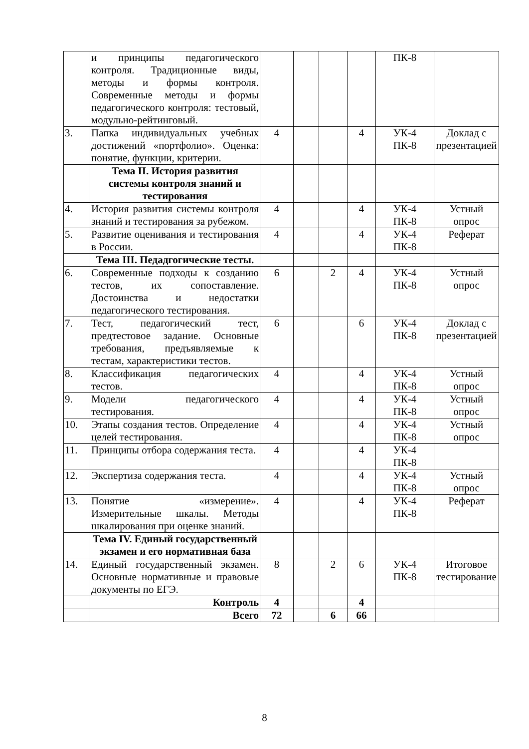| | и принципы педагогического контроля. Традиционные виды, методы и формы контроля. Современные методы и формы педагогического контроля: тестовый, модульно-рейтинговый. | | | | | ПК-8 | |
| 3. | Папка индивидуальных учебных достижений «портфолио». Оценка: понятие, функции, критерии. | 4 | | | 4 | УК-4 ПК-8 | Доклад с презентацией |
| | Тема II. История развития системы контроля знаний и тестирования | | | | | | |
| 4. | История развития системы контроля знаний и тестирования за рубежом. | 4 | | | 4 | УК-4 ПК-8 | Устный опрос |
| 5. | Развитие оценивания и тестирования в России. | 4 | | | 4 | УК-4 ПК-8 | Реферат |
| | Тема III. Педадгогические тесты. | | | | | | |
| 6. | Современные подходы к созданию тестов, их сопоставление. Достоинства и недостатки педагогического тестирования. | 6 | | 2 | 4 | УК-4 ПК-8 | Устный опрос |
| 7. | Тест, педагогический тест, предтестовое задание. Основные требования, предъявляемые к тестам, характеристики тестов. | 6 | | | 6 | УК-4 ПК-8 | Доклад с презентацией |
| 8. | Классификация педагогических тестов. | 4 | | | 4 | УК-4 ПК-8 | Устный опрос |
| 9. | Модели педагогического тестирования. | 4 | | | 4 | УК-4 ПК-8 | Устный опрос |
| 10. | Этапы создания тестов. Определение целей тестирования. | 4 | | | 4 | УК-4 ПК-8 | Устный опрос |
| 11. | Принципы отбора содержания теста. | 4 | | | 4 | УК-4 ПК-8 | |
| 12. | Экспертиза содержания теста. | 4 | | | 4 | УК-4 ПК-8 | Устный опрос |
| 13. | Понятие «измерение». Измерительные шкалы. Методы шкалирования при оценке знаний. | 4 | | | 4 | УК-4 ПК-8 | Реферат |
| | Тема IV. Единый государственный экзамен и его нормативная база | | | | | | |
| 14. | Единый государственный экзамен. Основные нормативные и правовые документы по ЕГЭ. | 8 | | 2 | 6 | УК-4 ПК-8 | Итоговое тестирование |
| | Контроль | 4 | | | 4 | | |
| | Всего | 72 | | 6 | 66 | | |
8